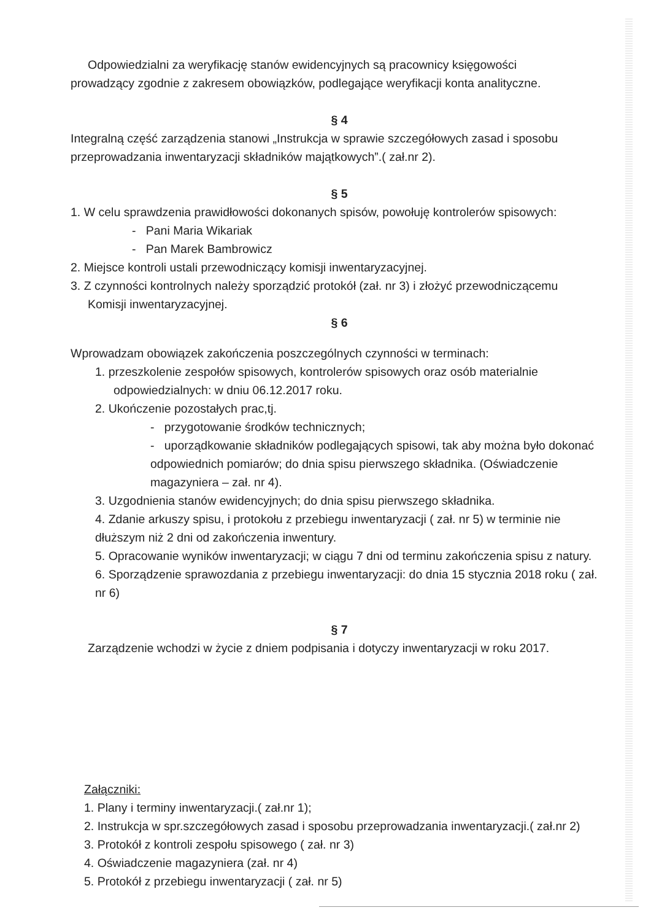Odpowiedzialni za weryfikację stanów ewidencyjnych są pracownicy księgowości
prowadzący zgodnie z zakresem obowiązków, podlegające weryfikacji konta analityczne.
§ 4
Integralną część zarządzenia stanowi „Instrukcja w sprawie szczegółowych zasad i sposobu przeprowadzania inwentaryzacji składników majątkowych”.( zał.nr 2).
§ 5
1. W celu sprawdzenia prawidłowości dokonanych spisów, powołuję kontrolerów spisowych:
- Pani Maria Wikariak
- Pan Marek Bambrowicz
2. Miejsce kontroli ustali przewodniczący komisji inwentaryzacyjnej.
3. Z czynności kontrolnych należy sporządzić protokół (zał. nr 3) i złożyć przewodniczącemu
Komisji inwentaryzacyjnej.
§ 6
Wprowadzam obowiązek zakończenia poszczególnych czynności w terminach:
1. przeszkolenie zespołów spisowych, kontrolerów spisowych oraz osób materialnie
odpowiedzialnych: w dniu 06.12.2017 roku.
2. Ukończenie pozostałych prac,tj.
- przygotowanie środków technicznych;
- uporządkowanie składników podlegających spisowi, tak aby można było dokonać odpowiednich pomiarów; do dnia spisu pierwszego składnika. (Oświadczenie magazyniera – zał. nr 4).
3. Uzgodnienia stanów ewidencyjnych; do dnia spisu pierwszego składnika.
4. Zdanie arkuszy spisu, i protokołu z przebiegu inwentaryzacji ( zał. nr 5) w terminie nie dłuższym niż 2 dni od zakończenia inwentury.
5. Opracowanie wyników inwentaryzacji; w ciągu 7 dni od terminu zakończenia spisu z natury.
6. Sporządzenie sprawozdania z przebiegu inwentaryzacji: do dnia 15 stycznia 2018 roku ( zał. nr 6)
§ 7
Zarządzenie wchodzi w życie z dniem podpisania i dotyczy inwentaryzacji w roku 2017.
Załączniki:
1. Plany i terminy inwentaryzacji.( zał.nr 1);
2. Instrukcja w spr.szczegółowych zasad i sposobu przeprowadzania inwentaryzacji.( zał.nr 2)
3. Protokół z kontroli zespołu spisowego ( zał. nr 3)
4. Oświadczenie magazyniera (zał. nr 4)
5. Protokół z przebiegu inwentaryzacji ( zał. nr 5)